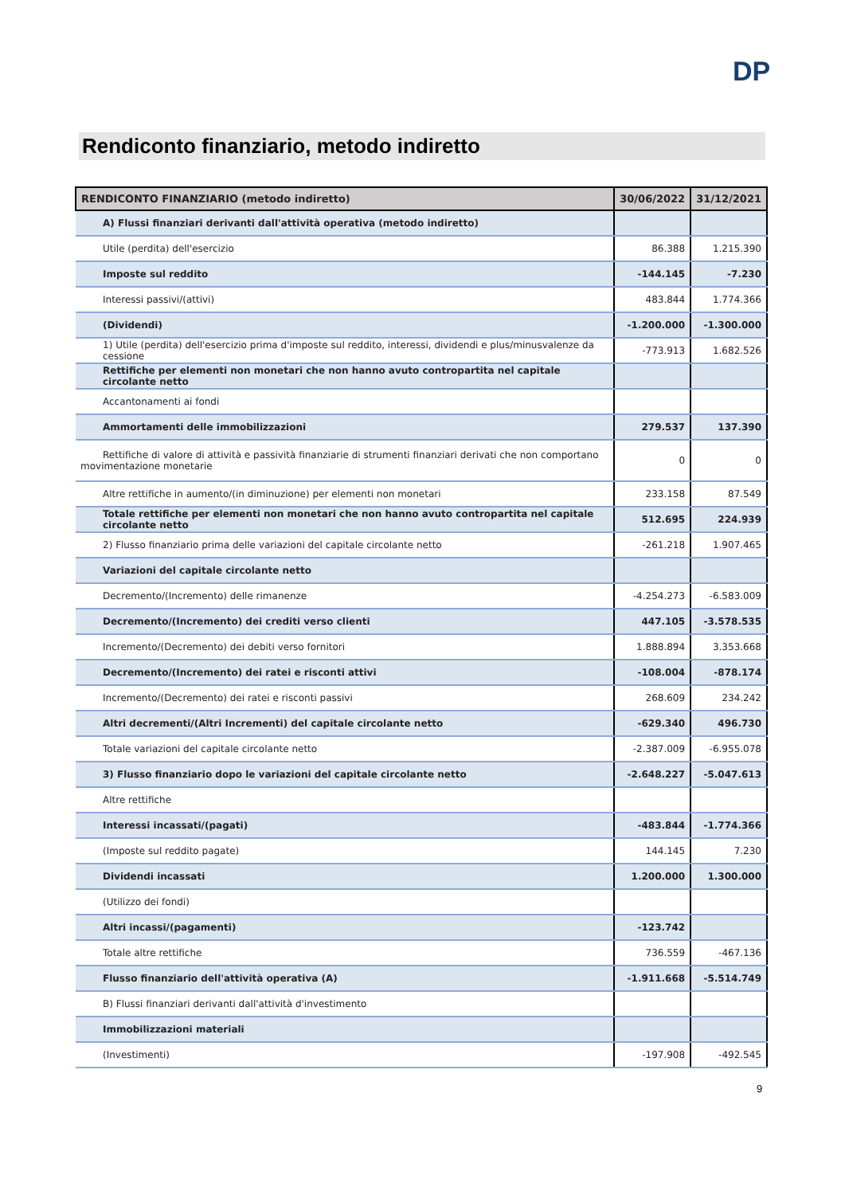DP
Rendiconto finanziario, metodo indiretto
| RENDICONTO FINANZIARIO (metodo indiretto) | 30/06/2022 | 31/12/2021 |
| --- | --- | --- |
| A) Flussi finanziari derivanti dall'attività operativa (metodo indiretto) | | |
| Utile (perdita) dell'esercizio | 86.388 | 1.215.390 |
| Imposte sul reddito | -144.145 | -7.230 |
| Interessi passivi/(attivi) | 483.844 | 1.774.366 |
| (Dividendi) | -1.200.000 | -1.300.000 |
| 1) Utile (perdita) dell'esercizio prima d'imposte sul reddito, interessi, dividendi e plus/minusvalenze da cessione | -773.913 | 1.682.526 |
| Rettifiche per elementi non monetari che non hanno avuto contropartita nel capitale circolante netto | | |
| Accantonamenti ai fondi | | |
| Ammortamenti delle immobilizzazioni | 279.537 | 137.390 |
| Rettifiche di valore di attività e passività finanziarie di strumenti finanziari derivati che non comportano movimentazione monetarie | 0 | 0 |
| Altre rettifiche in aumento/(in diminuzione) per elementi non monetari | 233.158 | 87.549 |
| Totale rettifiche per elementi non monetari che non hanno avuto contropartita nel capitale circolante netto | 512.695 | 224.939 |
| 2) Flusso finanziario prima delle variazioni del capitale circolante netto | -261.218 | 1.907.465 |
| Variazioni del capitale circolante netto | | |
| Decremento/(Incremento) delle rimanenze | -4.254.273 | -6.583.009 |
| Decremento/(Incremento) dei crediti verso clienti | 447.105 | -3.578.535 |
| Incremento/(Decremento) dei debiti verso fornitori | 1.888.894 | 3.353.668 |
| Decremento/(Incremento) dei ratei e risconti attivi | -108.004 | -878.174 |
| Incremento/(Decremento) dei ratei e risconti passivi | 268.609 | 234.242 |
| Altri decrementi/(Altri Incrementi) del capitale circolante netto | -629.340 | 496.730 |
| Totale variazioni del capitale circolante netto | -2.387.009 | -6.955.078 |
| 3) Flusso finanziario dopo le variazioni del capitale circolante netto | -2.648.227 | -5.047.613 |
| Altre rettifiche | | |
| Interessi incassati/(pagati) | -483.844 | -1.774.366 |
| (Imposte sul reddito pagate) | 144.145 | 7.230 |
| Dividendi incassati | 1.200.000 | 1.300.000 |
| (Utilizzo dei fondi) | | |
| Altri incassi/(pagamenti) | -123.742 | |
| Totale altre rettifiche | 736.559 | -467.136 |
| Flusso finanziario dell'attività operativa (A) | -1.911.668 | -5.514.749 |
| B) Flussi finanziari derivanti dall'attività d'investimento | | |
| Immobilizzazioni materiali | | |
| (Investimenti) | -197.908 | -492.545 |
9